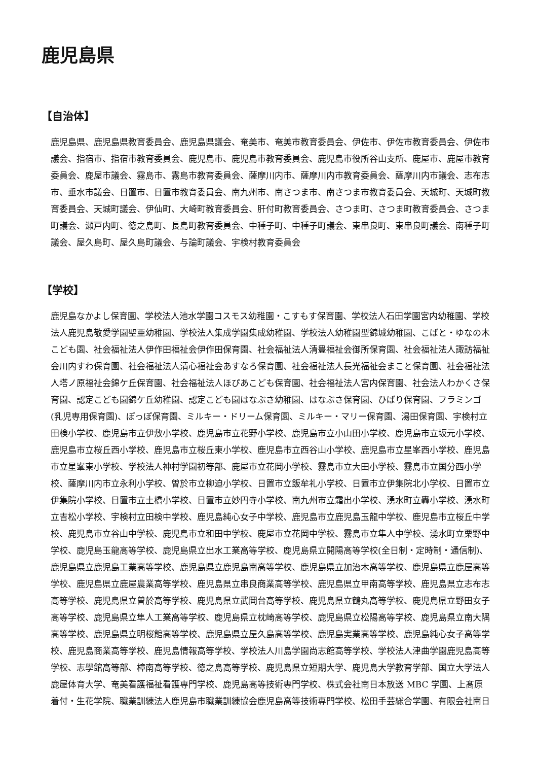鹿児島県
【自治体】
鹿児島県、鹿児島県教育委員会、鹿児島県議会、奄美市、奄美市教育委員会、伊佐市、伊佐市教育委員会、伊佐市議会、指宿市、指宿市教育委員会、鹿児島市、鹿児島市教育委員会、鹿児島市役所谷山支所、鹿屋市、鹿屋市教育委員会、鹿屋市議会、霧島市、霧島市教育委員会、薩摩川内市、薩摩川内市教育委員会、薩摩川内市議会、志布志市、垂水市議会、日置市、日置市教育委員会、南九州市、南さつま市、南さつま市教育委員会、天城町、天城町教育委員会、天城町議会、伊仙町、大崎町教育委員会、肝付町教育委員会、さつま町、さつま町教育委員会、さつま町議会、瀬戸内町、徳之島町、長島町教育委員会、中種子町、中種子町議会、東串良町、東串良町議会、南種子町議会、屋久島町、屋久島町議会、与論町議会、宇検村教育委員会
【学校】
鹿児島なかよし保育園、学校法人池水学園コスモス幼稚園・こすもす保育園、学校法人石田学園宮内幼稚園、学校法人鹿児島敬愛学園聖亜幼稚園、学校法人集成学園集成幼稚園、学校法人幼稚園型錦城幼稚園、こばと・ゆなの木こども園、社会福祉法人伊作田福祉会伊作田保育園、社会福祉法人清豊福祉会御所保育園、社会福祉法人諏訪福祉会川内すわ保育園、社会福祉法人清心福祉会あすなろ保育園、社会福祉法人長光福祉会まこと保育園、社会福祉法人塔ノ原福祉会錦ケ丘保育園、社会福祉法人ほぴあこども保育園、社会福祉法人宮内保育園、社会法人わかくさ保育園、認定こども園錦ケ丘幼稚園、認定こども園はなぶさ幼稚園、はなぶさ保育園、ひばり保育園、フラミンゴ(乳児専用保育園)、ぽっぽ保育園、ミルキー・ドリーム保育園、ミルキー・マリー保育園、湯田保育園、宇検村立田検小学校、鹿児島市立伊敷小学校、鹿児島市立花野小学校、鹿児島市立小山田小学校、鹿児島市立坂元小学校、鹿児島市立桜丘西小学校、鹿児島市立桜丘東小学校、鹿児島市立西谷山小学校、鹿児島市立星峯西小学校、鹿児島市立星峯東小学校、学校法人神村学園初等部、鹿屋市立花岡小学校、霧島市立大田小学校、霧島市立国分西小学校、薩摩川内市立永利小学校、曽於市立柳迫小学校、日置市立飯牟礼小学校、日置市立伊集院北小学校、日置市立伊集院小学校、日置市立土橋小学校、日置市立妙円寺小学校、南九州市立霜出小学校、湧水町立轟小学校、湧水町立吉松小学校、宇検村立田検中学校、鹿児島純心女子中学校、鹿児島市立鹿児島玉龍中学校、鹿児島市立桜丘中学校、鹿児島市立谷山中学校、鹿児島市立和田中学校、鹿屋市立花岡中学校、霧島市立隼人中学校、湧水町立栗野中学校、鹿児島玉龍高等学校、鹿児島県立出水工業高等学校、鹿児島県立開陽高等学校(全日制・定時制・通信制)、鹿児島県立鹿児島工業高等学校、鹿児島県立鹿児島南高等学校、鹿児島県立加治木高等学校、鹿児島県立鹿屋高等学校、鹿児島県立鹿屋農業高等学校、鹿児島県立串良商業高等学校、鹿児島県立甲南高等学校、鹿児島県立志布志高等学校、鹿児島県立曽於高等学校、鹿児島県立武岡台高等学校、鹿児島県立鶴丸高等学校、鹿児島県立野田女子高等学校、鹿児島県立隼人工業高等学校、鹿児島県立枕崎高等学校、鹿児島県立松陽高等学校、鹿児島県立南大隅高等学校、鹿児島県立明桜館高等学校、鹿児島県立屋久島高等学校、鹿児島実業高等学校、鹿児島純心女子高等学校、鹿児島商業高等学校、鹿児島情報高等学校、学校法人川島学園尚志館高等学校、学校法人津曲学園鹿児島高等学校、志學館高等部、樟南高等学校、徳之島高等学校、鹿児島県立短期大学、鹿児島大学教育学部、国立大学法人鹿屋体育大学、奄美看護福祉看護専門学校、鹿児島高等技術専門学校、株式会社南日本放送 MBC 学園、上髙原着付・生花学院、職業訓練法人鹿児島市職業訓練協会鹿児島高等技術専門学校、松田手芸総合学園、有限会社南日